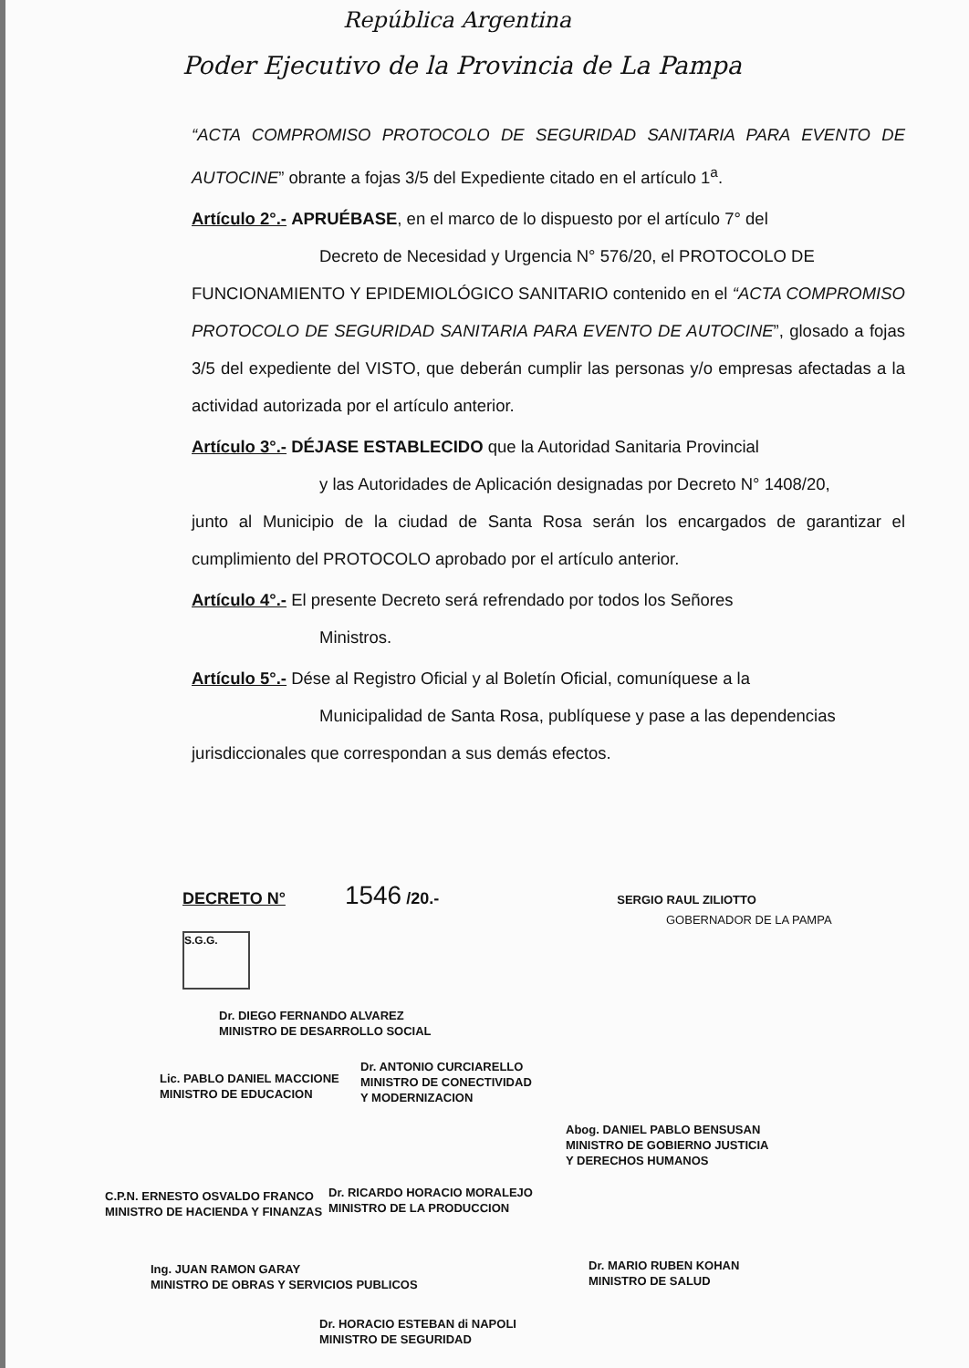República Argentina
Poder Ejecutivo de la Provincia de La Pampa
“ACTA COMPROMISO PROTOCOLO DE SEGURIDAD SANITARIA PARA EVENTO DE AUTOCINE” obrante a fojas 3/5 del Expediente citado en el artículo 1<sup>a</sup>.
Artículo 2°.- APRUÉBASE, en el marco de lo dispuesto por el artículo 7° del
Decreto de Necesidad y Urgencia N° 576/20, el PROTOCOLO DE
FUNCIONAMIENTO Y EPIDEMIOLÓGICO SANITARIO contenido en el “ACTA COMPROMISO PROTOCOLO DE SEGURIDAD SANITARIA PARA EVENTO DE AUTOCINE”, glosado a fojas 3/5 del expediente del VISTO, que deberán cumplir las personas y/o empresas afectadas a la actividad autorizada por el artículo anterior.
Artículo 3°.- DÉJASE ESTABLECIDO que la Autoridad Sanitaria Provincial
y las Autoridades de Aplicación designadas por Decreto N° 1408/20,
junto al Municipio de la ciudad de Santa Rosa serán los encargados de garantizar el cumplimiento del PROTOCOLO aprobado por el artículo anterior.
Artículo 4°.- El presente Decreto será refrendado por todos los Señores
Ministros.
Artículo 5°.- Dése al Registro Oficial y al Boletín Oficial, comuníquese a la
Municipalidad de Santa Rosa, publíquese y pase a las dependencias
jurisdiccionales que correspondan a sus demás efectos.
DECRETO N° 1546 /20.- SERGIO RAUL ZILIOTTO
GOBERNADOR DE LA PAMPA
S.G.G.
Dr. DIEGO FERNANDO ALVAREZ
MINISTRO DE DESARROLLO SOCIAL
Dr. ANTONIO CURCIARELLO
MINISTRO DE CONECTIVIDAD
Y MODERNIZACION
Lic. PABLO DANIEL MACCIONE
MINISTRO DE EDUCACION
Abog. DANIEL PABLO BENSUSAN
MINISTRO DE GOBIERNO JUSTICIA
Y DERECHOS HUMANOS
C.P.N. ERNESTO OSVALDO FRANCO
MINISTRO DE HACIENDA Y FINANZAS
Dr. RICARDO HORACIO MORALEJO
MINISTRO DE LA PRODUCCION
Ing. JUAN RAMON GARAY
MINISTRO DE OBRAS Y SERVICIOS PUBLICOS
Dr. MARIO RUBEN KOHAN
MINISTRO DE SALUD
Dr. HORACIO ESTEBAN di NAPOLI
MINISTRO DE SEGURIDAD